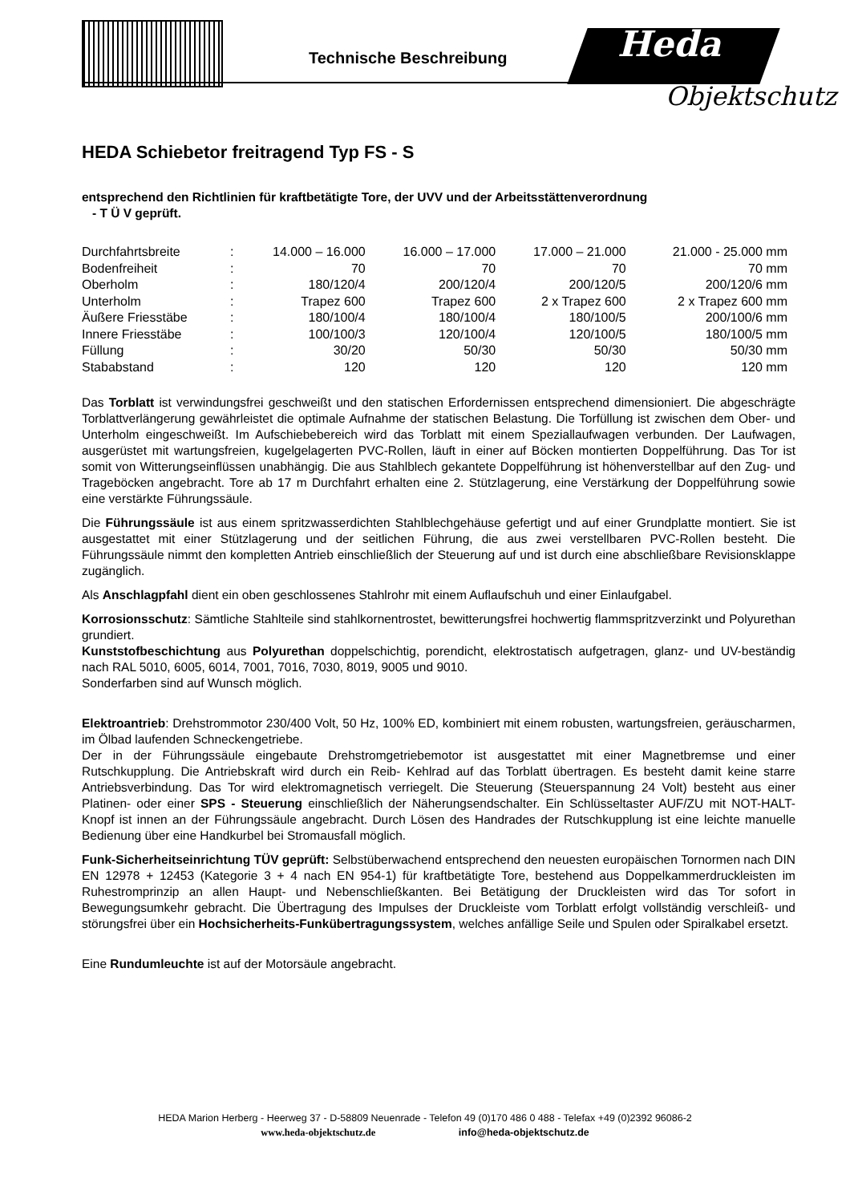Technische Beschreibung Heda
Objektschutz
HEDA Schiebetor freitragend Typ FS - S
entsprechend den Richtlinien für kraftbetätigte Tore, der UVV und der Arbeitsstättenverordnung
- T Ü V geprüft.
| Durchfahrtsbreite | : | 14.000 – 16.000 | 16.000 – 17.000 | 17.000 – 21.000 | 21.000 - 25.000 mm |
| Bodenfreiheit | : | 70 | 70 | 70 | 70 mm |
| Oberholm | : | 180/120/4 | 200/120/4 | 200/120/5 | 200/120/6 mm |
| Unterholm | : | Trapez 600 | Trapez 600 | 2 x Trapez 600 | 2 x Trapez 600 mm |
| Äußere Friesstäbe | : | 180/100/4 | 180/100/4 | 180/100/5 | 200/100/6 mm |
| Innere Friesstäbe | : | 100/100/3 | 120/100/4 | 120/100/5 | 180/100/5 mm |
| Füllung | : | 30/20 | 50/30 | 50/30 | 50/30 mm |
| Stababstand | : | 120 | 120 | 120 | 120 mm |
Das Torblatt ist verwindungsfrei geschweißt und den statischen Erfordernissen entsprechend dimensioniert. Die abgeschrägte Torblattverlängerung gewährleistet die optimale Aufnahme der statischen Belastung. Die Torfüllung ist zwischen dem Ober- und Unterholm eingeschweißt. Im Aufschiebebereich wird das Torblatt mit einem Speziallaufwagen verbunden. Der Laufwagen, ausgerüstet mit wartungsfreien, kugelgelagerten PVC-Rollen, läuft in einer auf Böcken montierten Doppelführung. Das Tor ist somit von Witterungseinflüssen unabhängig. Die aus Stahlblech gekantete Doppelführung ist höhenverstellbar auf den Zug- und Trageböcken angebracht. Tore ab 17 m Durchfahrt erhalten eine 2. Stützlagerung, eine Verstärkung der Doppelführung sowie eine verstärkte Führungssäule.
Die Führungssäule ist aus einem spritzwasserdichten Stahlblechgehäuse gefertigt und auf einer Grundplatte montiert. Sie ist ausgestattet mit einer Stützlagerung und der seitlichen Führung, die aus zwei verstellbaren PVC-Rollen besteht. Die Führungssäule nimmt den kompletten Antrieb einschließlich der Steuerung auf und ist durch eine abschließbare Revisionsklappe zugänglich.
Als Anschlagpfahl dient ein oben geschlossenes Stahlrohr mit einem Auflaufschuh und einer Einlaufgabel.
Korrosionsschutz: Sämtliche Stahlteile sind stahlkornentrostet, bewitterungsfrei hochwertig flammspritzverzinkt und Polyurethan grundiert.
Kunststofbeschichtung aus Polyurethan doppelschichtig, porendicht, elektrostatisch aufgetragen, glanz- und UV-beständig nach RAL 5010, 6005, 6014, 7001, 7016, 7030, 8019, 9005 und 9010.
Sonderfarben sind auf Wunsch möglich.
Elektroantrieb: Drehstrommotor 230/400 Volt, 50 Hz, 100% ED, kombiniert mit einem robusten, wartungsfreien, geräuscharmen, im Ölbad laufenden Schneckengetriebe.
Der in der Führungssäule eingebaute Drehstromgetriebemotor ist ausgestattet mit einer Magnetbremse und einer Rutschkupplung. Die Antriebskraft wird durch ein Reib- Kehlrad auf das Torblatt übertragen. Es besteht damit keine starre Antriebsverbindung. Das Tor wird elektromagnetisch verriegelt. Die Steuerung (Steuerspannung 24 Volt) besteht aus einer Platinen- oder einer SPS - Steuerung einschließlich der Näherungsendschalter. Ein Schlüsseltaster AUF/ZU mit NOT-HALT- Knopf ist innen an der Führungssäule angebracht. Durch Lösen des Handrades der Rutschkupplung ist eine leichte manuelle Bedienung über eine Handkurbel bei Stromausfall möglich.
Funk-Sicherheitseinrichtung TÜV geprüft: Selbstüberwachend entsprechend den neuesten europäischen Tornormen nach DIN EN 12978 + 12453 (Kategorie 3 + 4 nach EN 954-1) für kraftbetätigte Tore, bestehend aus Doppelkammerdruckleisten im Ruhestromprinzip an allen Haupt- und Nebenschließkanten. Bei Betätigung der Druckleisten wird das Tor sofort in Bewegungsumkehr gebracht. Die Übertragung des Impulses der Druckleiste vom Torblatt erfolgt vollständig verschleiß- und störungsfrei über ein Hochsicherheits-Funkübertragungssystem, welches anfällige Seile und Spulen oder Spiralkabel ersetzt.
Eine Rundumleuchte ist auf der Motorsäule angebracht.
HEDA Marion Herberg - Heerweg 37 - D-58809 Neuenrade - Telefon 49 (0)170 486 0 488 - Telefax +49 (0)2392 96086-2
www.heda-objektschutz.de info@heda-objektschutz.de